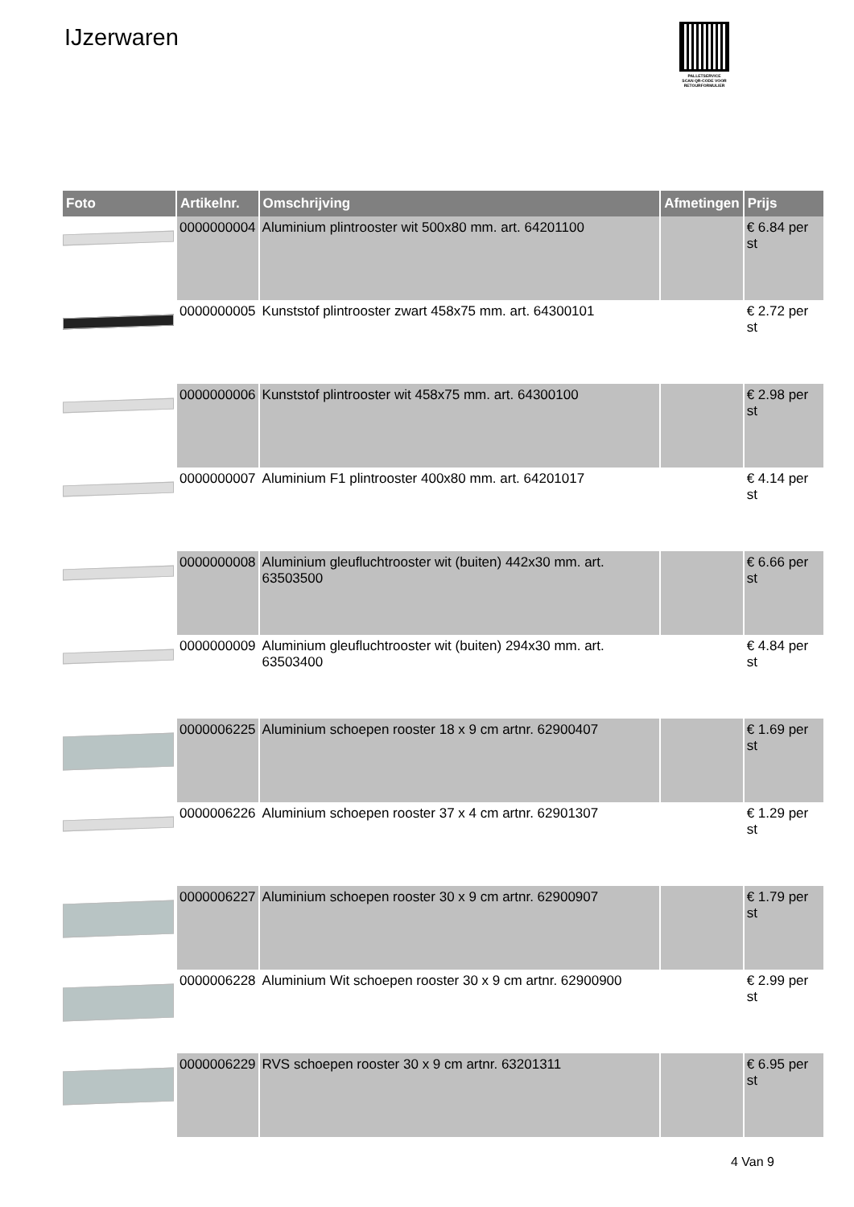IJzerwaren
PALLETSERVICE
SCAN QR-CODE VOOR
RETOURFORMULIER
| Foto | Artikelnr. | Omschrijving | Afmetingen | Prijs |
| --- | --- | --- | --- | --- |
| | 0000000004 | Aluminium plintrooster wit 500x80 mm. art. 64201100 | | € 6.84 per st |
| | 0000000005 | Kunststof plintrooster zwart 458x75 mm. art. 64300101 | | € 2.72 per st |
| | 0000000006 | Kunststof plintrooster wit 458x75 mm. art. 64300100 | | € 2.98 per st |
| | 0000000007 | Aluminium F1 plintrooster 400x80 mm. art. 64201017 | | € 4.14 per st |
| | 0000000008 | Aluminium gleufluchtrooster wit (buiten) 442x30 mm. art. 63503500 | | € 6.66 per st |
| | 0000000009 | Aluminium gleufluchtrooster wit (buiten) 294x30 mm. art. 63503400 | | € 4.84 per st |
| | 0000006225 | Aluminium schoepen rooster 18 x 9 cm artnr. 62900407 | | € 1.69 per st |
| | 0000006226 | Aluminium schoepen rooster 37 x 4 cm artnr. 62901307 | | € 1.29 per st |
| | 0000006227 | Aluminium schoepen rooster 30 x 9 cm artnr. 62900907 | | € 1.79 per st |
| | 0000006228 | Aluminium Wit schoepen rooster 30 x 9 cm artnr. 62900900 | | € 2.99 per st |
| | 0000006229 | RVS schoepen rooster 30 x 9 cm artnr. 63201311 | | € 6.95 per st |
4 Van 9